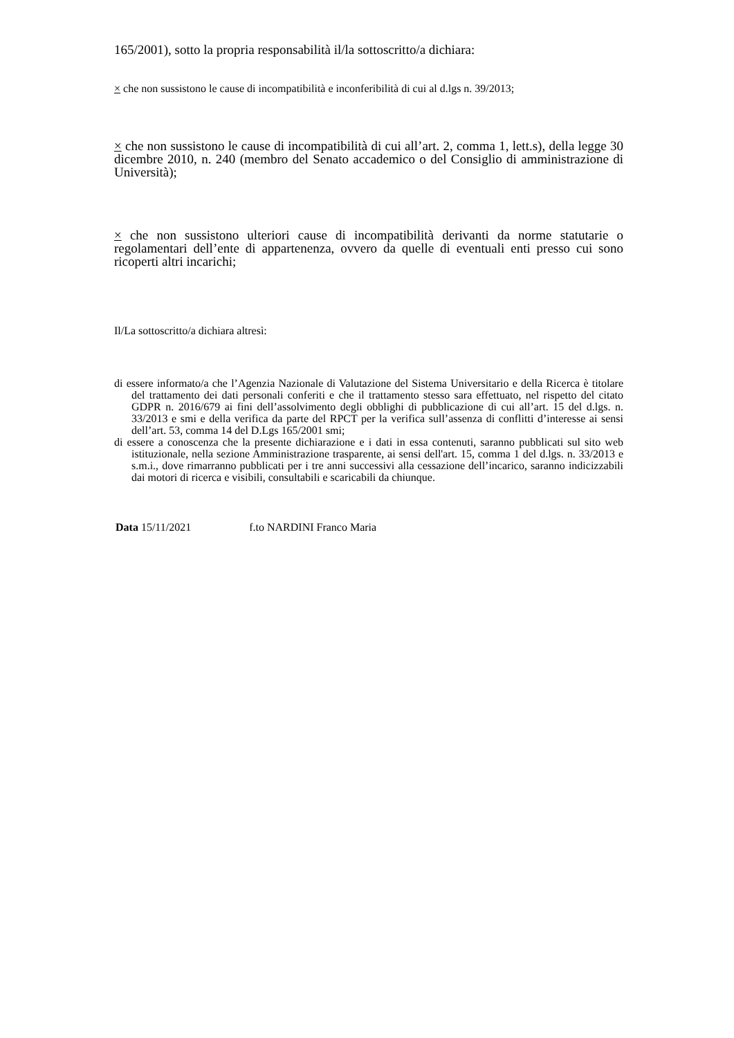165/2001), sotto la propria responsabilità il/la sottoscritto/a dichiara:
× che non sussistono le cause di incompatibilità e inconferibilità di cui al d.lgs n. 39/2013;
× che non sussistono le cause di incompatibilità di cui all’art. 2, comma 1, lett.s), della legge 30 dicembre 2010, n. 240 (membro del Senato accademico o del Consiglio di amministrazione di Università);
× che non sussistono ulteriori cause di incompatibilità derivanti da norme statutarie o regolamentari dell’ente di appartenenza, ovvero da quelle di eventuali enti presso cui sono ricoperti altri incarichi;
Il/La sottoscritto/a dichiara altresì:
di essere informato/a che l’Agenzia Nazionale di Valutazione del Sistema Universitario e della Ricerca è titolare del trattamento dei dati personali conferiti e che il trattamento stesso sara effettuato, nel rispetto del citato GDPR n. 2016/679 ai fini dell’assolvimento degli obblighi di pubblicazione di cui all’art. 15 del d.lgs. n. 33/2013 e smi e della verifica da parte del RPCT per la verifica sull’assenza di conflitti d’interesse ai sensi dell’art. 53, comma 14 del D.Lgs 165/2001 smi;
di essere a conoscenza che la presente dichiarazione e i dati in essa contenuti, saranno pubblicati sul sito web istituzionale, nella sezione Amministrazione trasparente, ai sensi dell'art. 15, comma 1 del d.lgs. n. 33/2013 e s.m.i., dove rimarranno pubblicati per i tre anni successivi alla cessazione dell’incarico, saranno indicizzabili dai motori di ricerca e visibili, consultabili e scaricabili da chiunque.
Data 15/11/2021 f.to NARDINI Franco Maria